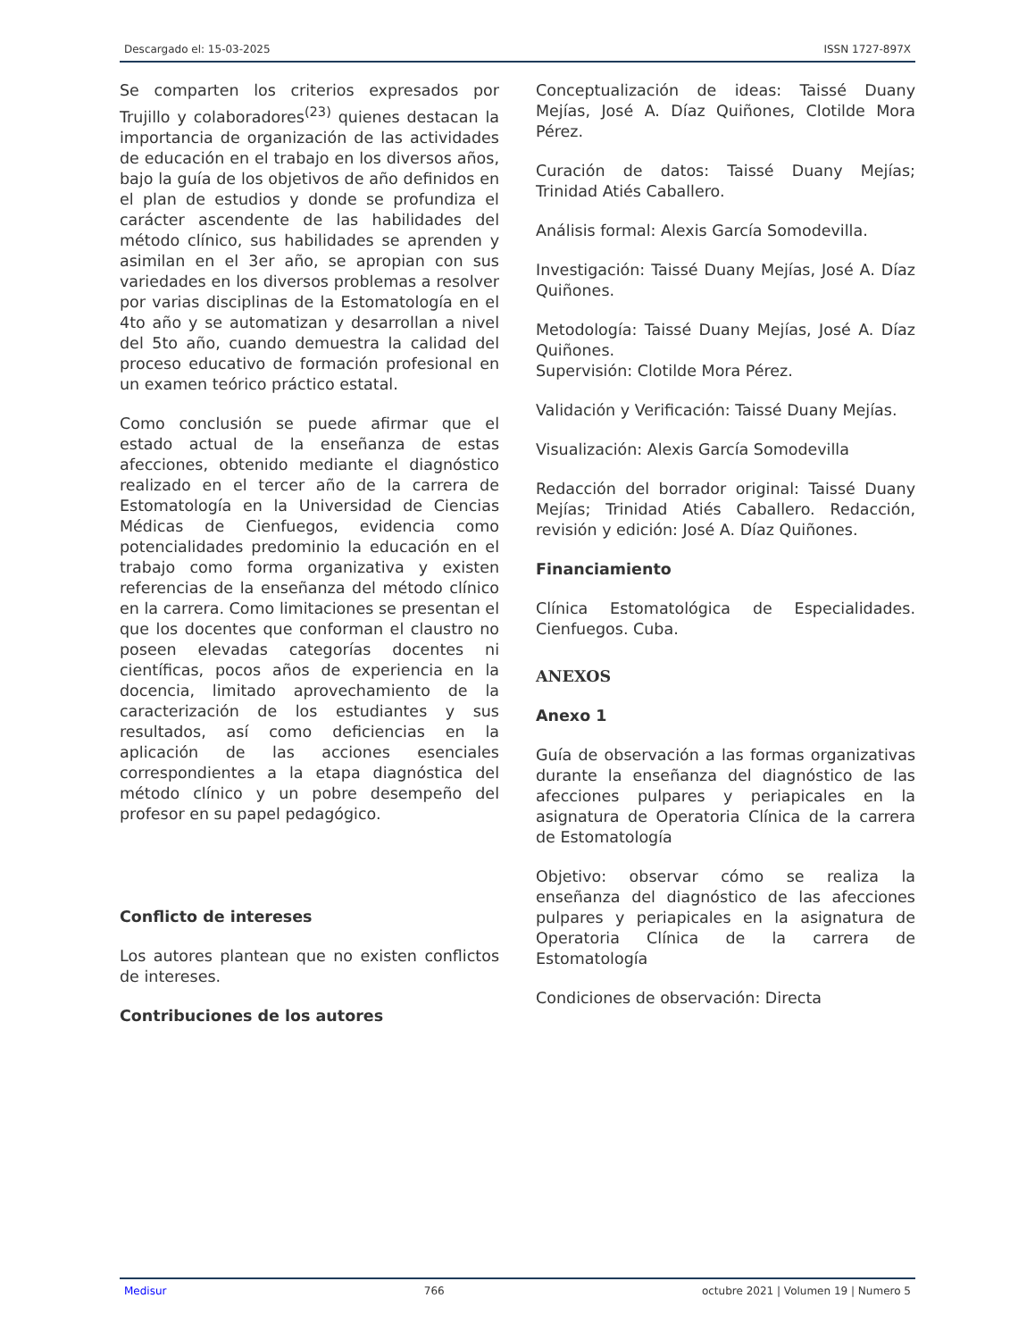Descargado el: 15-03-2025 ISSN 1727-897X
Se comparten los criterios expresados por Trujillo y colaboradores<sup>(23)</sup> quienes destacan la importancia de organización de las actividades de educación en el trabajo en los diversos años, bajo la guía de los objetivos de año definidos en el plan de estudios y donde se profundiza el carácter ascendente de las habilidades del método clínico, sus habilidades se aprenden y asimilan en el 3er año, se apropian con sus variedades en los diversos problemas a resolver por varias disciplinas de la Estomatología en el 4to año y se automatizan y desarrollan a nivel del 5to año, cuando demuestra la calidad del proceso educativo de formación profesional en un examen teórico práctico estatal.
Como conclusión se puede afirmar que el estado actual de la enseñanza de estas afecciones, obtenido mediante el diagnóstico realizado en el tercer año de la carrera de Estomatología en la Universidad de Ciencias Médicas de Cienfuegos, evidencia como potencialidades predominio la educación en el trabajo como forma organizativa y existen referencias de la enseñanza del método clínico en la carrera. Como limitaciones se presentan el que los docentes que conforman el claustro no poseen elevadas categorías docentes ni científicas, pocos años de experiencia en la docencia, limitado aprovechamiento de la caracterización de los estudiantes y sus resultados, así como deficiencias en la aplicación de las acciones esenciales correspondientes a la etapa diagnóstica del método clínico y un pobre desempeño del profesor en su papel pedagógico.
Conflicto de intereses
Los autores plantean que no existen conflictos de intereses.
Contribuciones de los autores
Conceptualización de ideas: Taissé Duany Mejías, José A. Díaz Quiñones, Clotilde Mora Pérez.
Curación de datos: Taissé Duany Mejías; Trinidad Atiés Caballero.
Análisis formal: Alexis García Somodevilla.
Investigación: Taissé Duany Mejías, José A. Díaz Quiñones.
Metodología: Taissé Duany Mejías, José A. Díaz Quiñones.
Supervisión: Clotilde Mora Pérez.
Validación y Verificación: Taissé Duany Mejías.
Visualización: Alexis García Somodevilla
Redacción del borrador original: Taissé Duany Mejías; Trinidad Atiés Caballero. Redacción, revisión y edición: José A. Díaz Quiñones.
Financiamiento
Clínica Estomatológica de Especialidades. Cienfuegos. Cuba.
ANEXOS
Anexo 1
Guía de observación a las formas organizativas durante la enseñanza del diagnóstico de las afecciones pulpares y periapicales en la asignatura de Operatoria Clínica de la carrera de Estomatología
Objetivo: observar cómo se realiza la enseñanza del diagnóstico de las afecciones pulpares y periapicales en la asignatura de Operatoria Clínica de la carrera de Estomatología
Condiciones de observación: Directa
Medisur 766 octubre 2021 | Volumen 19 | Numero 5